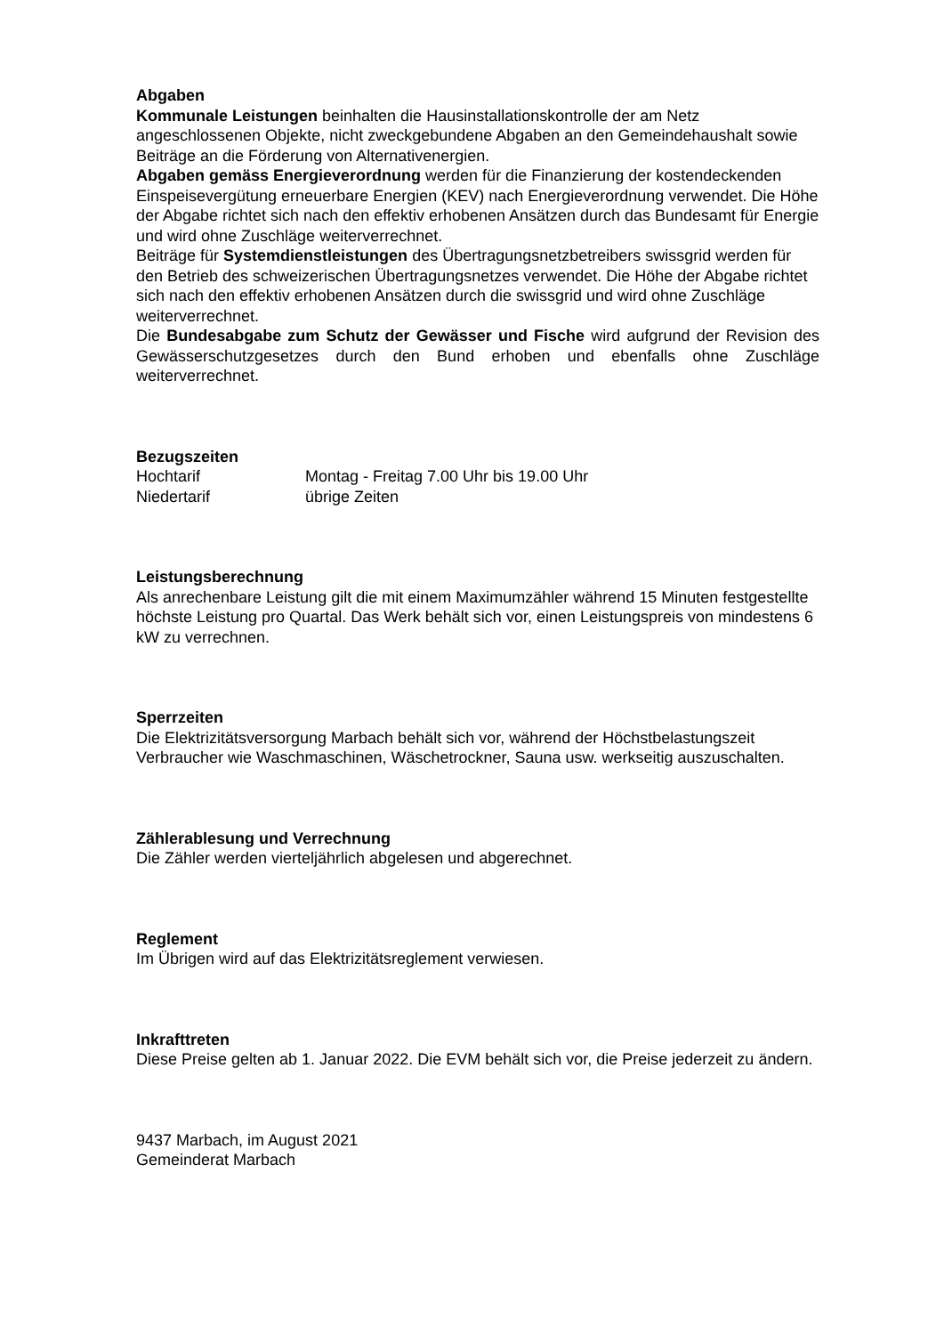Abgaben
Kommunale Leistungen beinhalten die Hausinstallationskontrolle der am Netz angeschlossenen Objekte, nicht zweckgebundene Abgaben an den Gemeindehaushalt sowie Beiträge an die Förderung von Alternativenergien.
Abgaben gemäss Energieverordnung werden für die Finanzierung der kostendeckenden Einspeisevergütung erneuerbare Energien (KEV) nach Energieverordnung verwendet. Die Höhe der Abgabe richtet sich nach den effektiv erhobenen Ansätzen durch das Bundesamt für Energie und wird ohne Zuschläge weiterverrechnet.
Beiträge für Systemdienstleistungen des Übertragungsnetzbetreibers swissgrid werden für den Betrieb des schweizerischen Übertragungsnetzes verwendet. Die Höhe der Abgabe richtet sich nach den effektiv erhobenen Ansätzen durch die swissgrid und wird ohne Zuschläge weiterverrechnet.
Die Bundesabgabe zum Schutz der Gewässer und Fische wird aufgrund der Revision des Gewässerschutzgesetzes durch den Bund erhoben und ebenfalls ohne Zuschläge weiterverrechnet.
Bezugszeiten
Hochtarif Montag - Freitag 7.00 Uhr bis 19.00 Uhr
Niedertarif übrige Zeiten
Leistungsberechnung
Als anrechenbare Leistung gilt die mit einem Maximumzähler während 15 Minuten festgestellte höchste Leistung pro Quartal. Das Werk behält sich vor, einen Leistungspreis von mindestens 6 kW zu verrechnen.
Sperrzeiten
Die Elektrizitätsversorgung Marbach behält sich vor, während der Höchstbelastungszeit Verbraucher wie Waschmaschinen, Wäschetrockner, Sauna usw. werkseitig auszuschalten.
Zählerablesung und Verrechnung
Die Zähler werden vierteljährlich abgelesen und abgerechnet.
Reglement
Im Übrigen wird auf das Elektrizitätsreglement verwiesen.
Inkrafttreten
Diese Preise gelten ab 1. Januar 2022. Die EVM behält sich vor, die Preise jederzeit zu ändern.
9437 Marbach, im August 2021
Gemeinderat Marbach